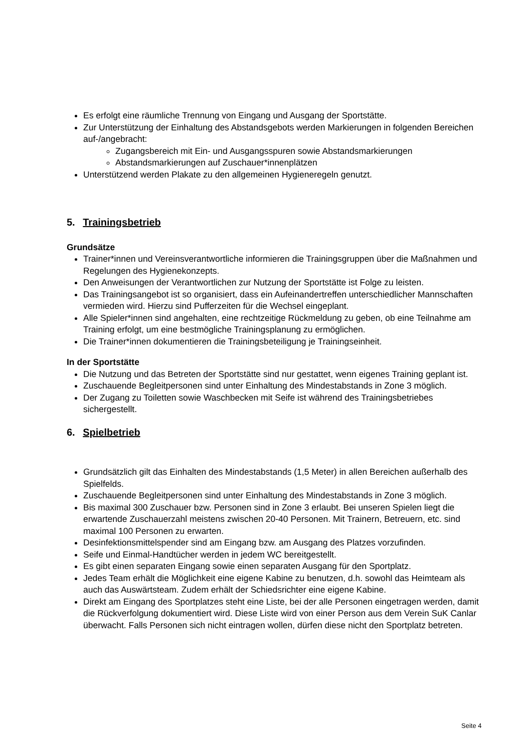Es erfolgt eine räumliche Trennung von Eingang und Ausgang der Sportstätte.
Zur Unterstützung der Einhaltung des Abstandsgebots werden Markierungen in folgenden Bereichen auf-/angebracht:
Zugangsbereich mit Ein- und Ausgangsspuren sowie Abstandsmarkierungen
Abstandsmarkierungen auf Zuschauer*innenplätzen
Unterstützend werden Plakate zu den allgemeinen Hygieneregeln genutzt.
5. Trainingsbetrieb
Grundsätze
Trainer*innen und Vereinsverantwortliche informieren die Trainingsgruppen über die Maßnahmen und Regelungen des Hygienekonzepts.
Den Anweisungen der Verantwortlichen zur Nutzung der Sportstätte ist Folge zu leisten.
Das Trainingsangebot ist so organisiert, dass ein Aufeinandertreffen unterschiedlicher Mannschaften vermieden wird. Hierzu sind Pufferzeiten für die Wechsel eingeplant.
Alle Spieler*innen sind angehalten, eine rechtzeitige Rückmeldung zu geben, ob eine Teilnahme am Training erfolgt, um eine bestmögliche Trainingsplanung zu ermöglichen.
Die Trainer*innen dokumentieren die Trainingsbeteiligung je Trainingseinheit.
In der Sportstätte
Die Nutzung und das Betreten der Sportstätte sind nur gestattet, wenn eigenes Training geplant ist.
Zuschauende Begleitpersonen sind unter Einhaltung des Mindestabstands in Zone 3 möglich.
Der Zugang zu Toiletten sowie Waschbecken mit Seife ist während des Trainingsbetriebes sichergestellt.
6. Spielbetrieb
Grundsätzlich gilt das Einhalten des Mindestabstands (1,5 Meter) in allen Bereichen außerhalb des Spielfelds.
Zuschauende Begleitpersonen sind unter Einhaltung des Mindestabstands in Zone 3 möglich.
Bis maximal 300 Zuschauer bzw. Personen sind in Zone 3 erlaubt. Bei unseren Spielen liegt die erwartende Zuschauerzahl meistens zwischen 20-40 Personen. Mit Trainern, Betreuern, etc. sind maximal 100 Personen zu erwarten.
Desinfektionsmittelspender sind am Eingang bzw. am Ausgang des Platzes vorzufinden.
Seife und Einmal-Handtücher werden in jedem WC bereitgestellt.
Es gibt einen separaten Eingang sowie einen separaten Ausgang für den Sportplatz.
Jedes Team erhält die Möglichkeit eine eigene Kabine zu benutzen, d.h. sowohl das Heimteam als auch das Auswärtsteam. Zudem erhält der Schiedsrichter eine eigene Kabine.
Direkt am Eingang des Sportplatzes steht eine Liste, bei der alle Personen eingetragen werden, damit die Rückverfolgung dokumentiert wird. Diese Liste wird von einer Person aus dem Verein SuK Canlar überwacht. Falls Personen sich nicht eintragen wollen, dürfen diese nicht den Sportplatz betreten.
Seite 4